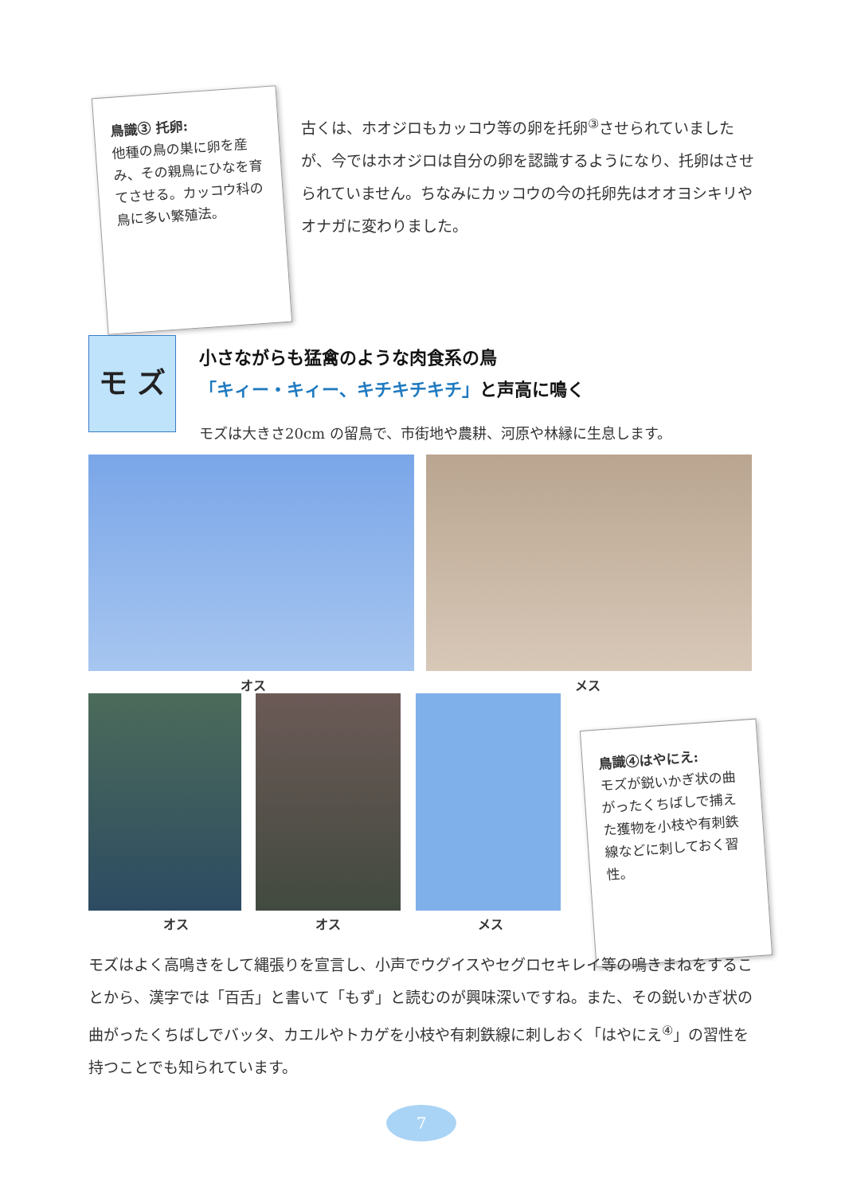鳥識③ 托卵:
他種の鳥の巣に卵を産み、その親鳥にひなを育てさせる。カッコウ科の鳥に多い繁殖法。
古くは、ホオジロもカッコウ等の卵を托卵<sup>③</sup>させられていましたが、今ではホオジロは自分の卵を認識するようになり、托卵はさせられていません。ちなみにカッコウの今の托卵先はオオヨシキリやオナガに変わりました。
モ ズ
小さながらも猛禽のような肉食系の鳥
「キィー・キィー、キチキチキチ」と声高に鳴く
モズは大きさ20cm の留鳥で、市街地や農耕、河原や林縁に生息します。
オス メス
オス オス メス
鳥識④はやにえ:
モズが鋭いかぎ状の曲がったくちばしで捕えた獲物を小枝や有刺鉄線などに刺しておく習性。
モズはよく高鳴きをして縄張りを宣言し、小声でウグイスやセグロセキレイ等の鳴きまねをすることから、漢字では「百舌」と書いて「もず」と読むのが興味深いですね。また、その鋭いかぎ状の曲がったくちばしでバッタ、カエルやトカゲを小枝や有刺鉄線に刺しおく「はやにえ<sup>④</sup>」の習性を持つことでも知られています。
7